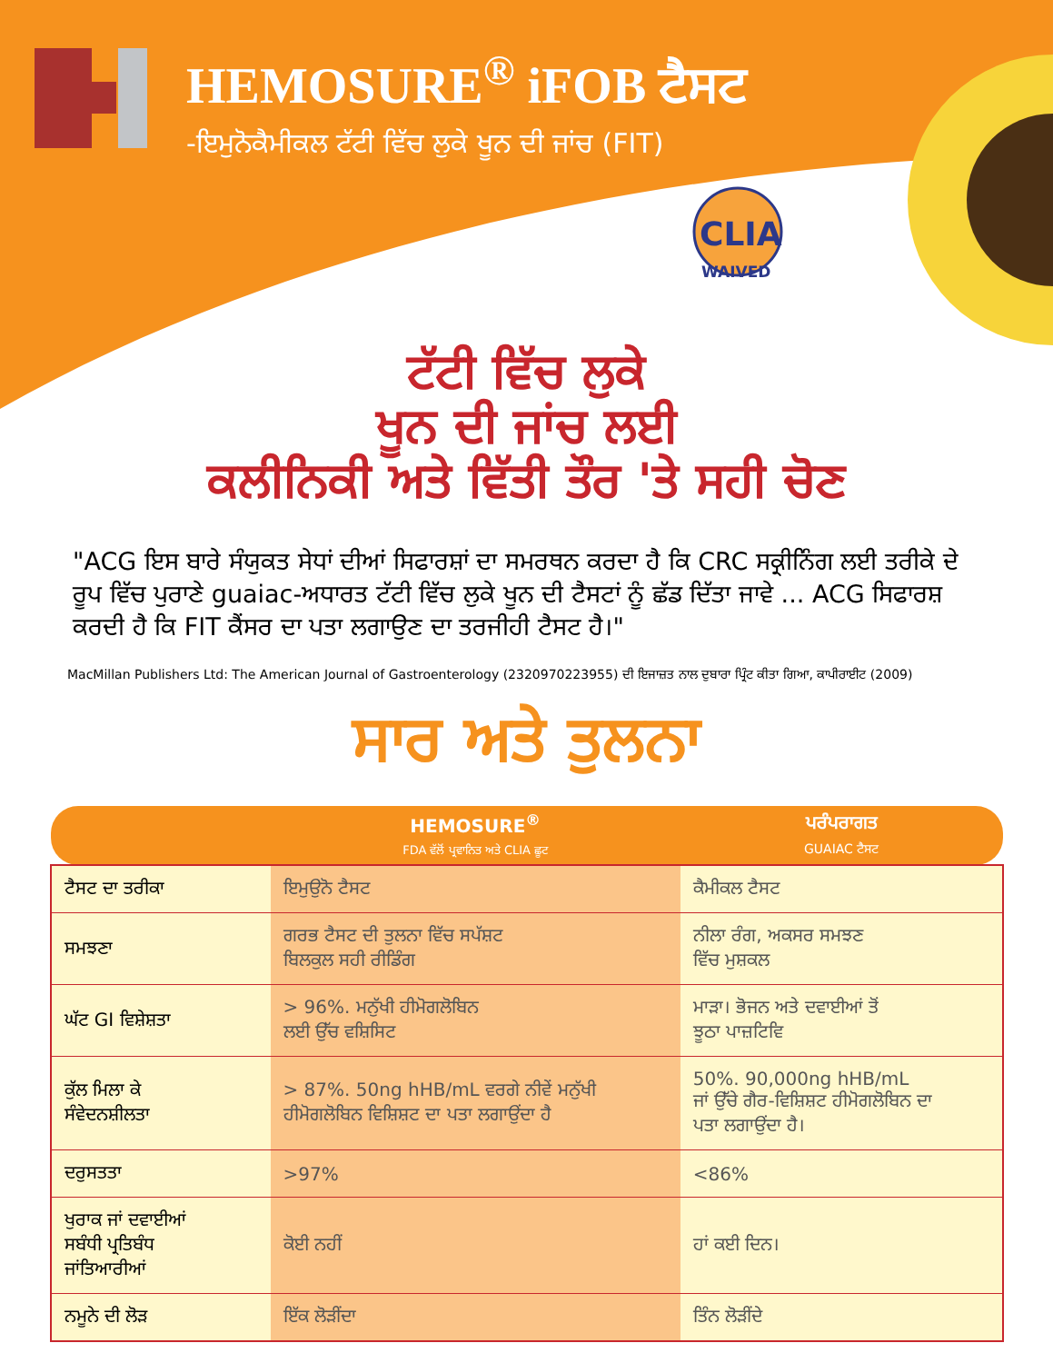CLIA
WAIVED
HEMOSURE<sup>®</sup> iFOB ਟੈਸਟ
-ਇਮੁਨੋਕੈਮੀਕਲ ਟੱਟੀ ਵਿੱਚ ਲੁਕੇ ਖੂਨ ਦੀ ਜਾਂਚ (FIT)
ਟੱਟੀ ਵਿੱਚ ਲੁਕੇ
ਖੂਨ ਦੀ ਜਾਂਚ ਲਈ
ਕਲੀਨਿਕੀ ਅਤੇ ਵਿੱਤੀ ਤੌਰ 'ਤੇ ਸਹੀ ਚੋਣ
"ACG ਇਸ ਬਾਰੇ ਸੰਯੁਕਤ ਸੇਧਾਂ ਦੀਆਂ ਸਿਫਾਰਸ਼ਾਂ ਦਾ ਸਮਰਥਨ ਕਰਦਾ ਹੈ ਕਿ CRC ਸਕ੍ਰੀਨਿੰਗ ਲਈ ਤਰੀਕੇ ਦੇ ਰੂਪ ਵਿੱਚ ਪੁਰਾਣੇ guaiac-ਅਧਾਰਤ ਟੱਟੀ ਵਿੱਚ ਲੁਕੇ ਖੂਨ ਦੀ ਟੈਸਟਾਂ ਨੂੰ ਛੱਡ ਦਿੱਤਾ ਜਾਵੇ ... ACG ਸਿਫਾਰਸ਼ ਕਰਦੀ ਹੈ ਕਿ FIT ਕੈਂਸਰ ਦਾ ਪਤਾ ਲਗਾਉਣ ਦਾ ਤਰਜੀਹੀ ਟੈਸਟ ਹੈ।"
MacMillan Publishers Ltd: The American Journal of Gastroenterology (2320970223955) ਦੀ ਇਜਾਜ਼ਤ ਨਾਲ ਦੁਬਾਰਾ ਪ੍ਰਿੰਟ ਕੀਤਾ ਗਿਆ, ਕਾਪੀਰਾਈਟ (2009)
ਸਾਰ ਅਤੇ ਤੁਲਨਾ
| | HEMOSURE<sup>®</sup> FDA ਵੱਲੋਂ ਪ੍ਰਵਾਨਿਤ ਅਤੇ CLIA ਛੂਟ | ਪਰੰਪਰਾਗਤ GUAIAC ਟੈਸਟ |
| --- | --- | --- |
| ਟੈਸਟ ਦਾ ਤਰੀਕਾ | ਇਮੁਉਨੋ ਟੈਸਟ | ਕੈਮੀਕਲ ਟੈਸਟ |
| ਸਮਝਣਾ | ਗਰਭ ਟੈਸਟ ਦੀ ਤੁਲਨਾ ਵਿੱਚ ਸਪੱਸ਼ਟ ਬਿਲਕੁਲ ਸਹੀ ਰੀਡਿੰਗ | ਨੀਲਾ ਰੰਗ, ਅਕਸਰ ਸਮਝਣ ਵਿੱਚ ਮੁਸ਼ਕਲ |
| ਘੱਟ GI ਵਿਸ਼ੇਸ਼ਤਾ | > 96%. ਮਨੁੱਖੀ ਹੀਮੋਗਲੋਬਿਨ ਲਈ ਉੱਚ ਵਸ਼ਿਸਿਟ | ਮਾੜਾ। ਭੋਜਨ ਅਤੇ ਦਵਾਈਆਂ ਤੋਂ ਝੂਠਾ ਪਾਜ਼ਟਿਵਿ |
| ਕੁੱਲ ਮਿਲਾ ਕੇ ਸੰਵੇਦਨਸ਼ੀਲਤਾ | > 87%. 50ng hHB/mL ਵਰਗੇ ਨੀਵੇਂ ਮਨੁੱਖੀ ਹੀਮੋਗਲੋਬਿਨ ਵਿਸ਼ਿਸ਼ਟ ਦਾ ਪਤਾ ਲਗਾਉਂਦਾ ਹੈ | 50%. 90,000ng hHB/mL ਜਾਂ ਉੱਚੇ ਗੈਰ-ਵਿਸ਼ਿਸ਼ਟ ਹੀਮੋਗਲੋਬਿਨ ਦਾ ਪਤਾ ਲਗਾਉਂਦਾ ਹੈ। |
| ਦਰੁਸਤਤਾ | >97% | <86% |
| ਖੁਰਾਕ ਜਾਂ ਦਵਾਈਆਂ ਸਬੰਧੀ ਪ੍ਰਤਿਬੰਧ ਜਾਂਤਿਆਰੀਆਂ | ਕੋਈ ਨਹੀਂ | ਹਾਂ ਕਈ ਦਿਨ। |
| ਨਮੂਨੇ ਦੀ ਲੋੜ | ਇੱਕ ਲੋੜੀਂਦਾ | ਤਿੰਨ ਲੋੜੀਂਦੇ |